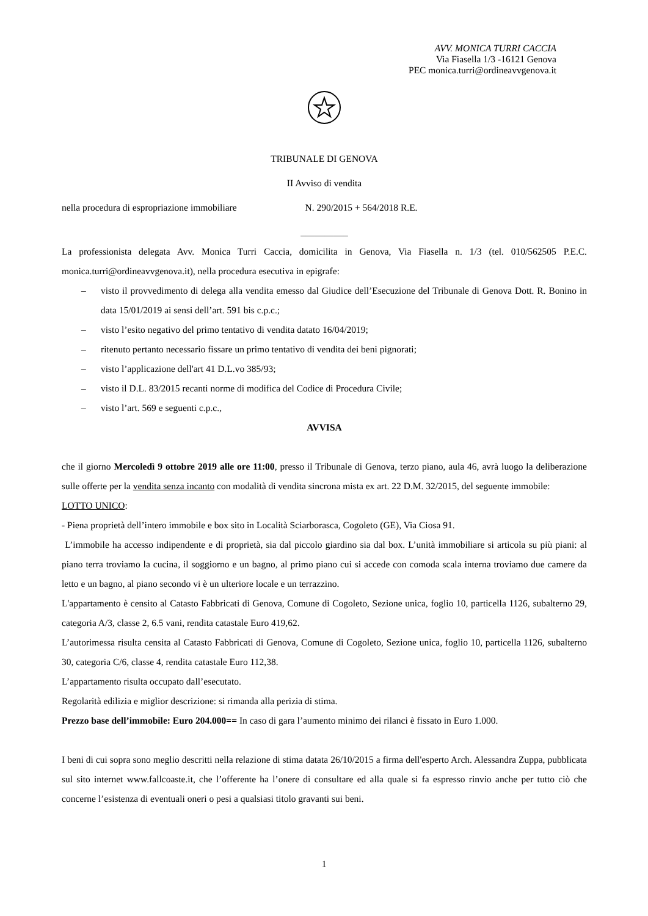AVV. MONICA TURRI CACCIA
Via Fiasella 1/3 -16121 Genova
PEC monica.turri@ordineavvgenova.it
TRIBUNALE DI GENOVA
II Avviso di vendita
nella procedura di espropriazione immobiliare N. 290/2015 + 564/2018 R.E.
__________
La professionista delegata Avv. Monica Turri Caccia, domicilita in Genova, Via Fiasella n. 1/3 (tel. 010/562505 P.E.C. monica.turri@ordineavvgenova.it), nella procedura esecutiva in epigrafe:
– visto il provvedimento di delega alla vendita emesso dal Giudice dell’Esecuzione del Tribunale di Genova Dott. R. Bonino in data 15/01/2019 ai sensi dell’art. 591 bis c.p.c.;
– visto l’esito negativo del primo tentativo di vendita datato 16/04/2019;
– ritenuto pertanto necessario fissare un primo tentativo di vendita dei beni pignorati;
– visto l’applicazione dell'art 41 D.L.vo 385/93;
– visto il D.L. 83/2015 recanti norme di modifica del Codice di Procedura Civile;
– visto l’art. 569 e seguenti c.p.c.,
AVVISA
che il giorno Mercoledì 9 ottobre 2019 alle ore 11:00, presso il Tribunale di Genova, terzo piano, aula 46, avrà luogo la deliberazione sulle offerte per la vendita senza incanto con modalità di vendita sincrona mista ex art. 22 D.M. 32/2015, del seguente immobile:
LOTTO UNICO:
- Piena proprietà dell’intero immobile e box sito in Località Sciarborasca, Cogoleto (GE), Via Ciosa 91.
L’immobile ha accesso indipendente e di proprietà, sia dal piccolo giardino sia dal box. L’unità immobiliare si articola su più piani: al piano terra troviamo la cucina, il soggiorno e un bagno, al primo piano cui si accede con comoda scala interna troviamo due camere da letto e un bagno, al piano secondo vi è un ulteriore locale e un terrazzino.
L'appartamento è censito al Catasto Fabbricati di Genova, Comune di Cogoleto, Sezione unica, foglio 10, particella 1126, subalterno 29, categoria A/3, classe 2, 6.5 vani, rendita catastale Euro 419,62.
L’autorimessa risulta censita al Catasto Fabbricati di Genova, Comune di Cogoleto, Sezione unica, foglio 10, particella 1126, subalterno 30, categoria C/6, classe 4, rendita catastale Euro 112,38.
L’appartamento risulta occupato dall’esecutato.
Regolarità edilizia e miglior descrizione: si rimanda alla perizia di stima.
Prezzo base dell’immobile: Euro 204.000== In caso di gara l’aumento minimo dei rilanci è fissato in Euro 1.000.
I beni di cui sopra sono meglio descritti nella relazione di stima datata 26/10/2015 a firma dell'esperto Arch. Alessandra Zuppa, pubblicata sul sito internet www.fallcoaste.it, che l’offerente ha l’onere di consultare ed alla quale si fa espresso rinvio anche per tutto ciò che concerne l’esistenza di eventuali oneri o pesi a qualsiasi titolo gravanti sui beni.
1